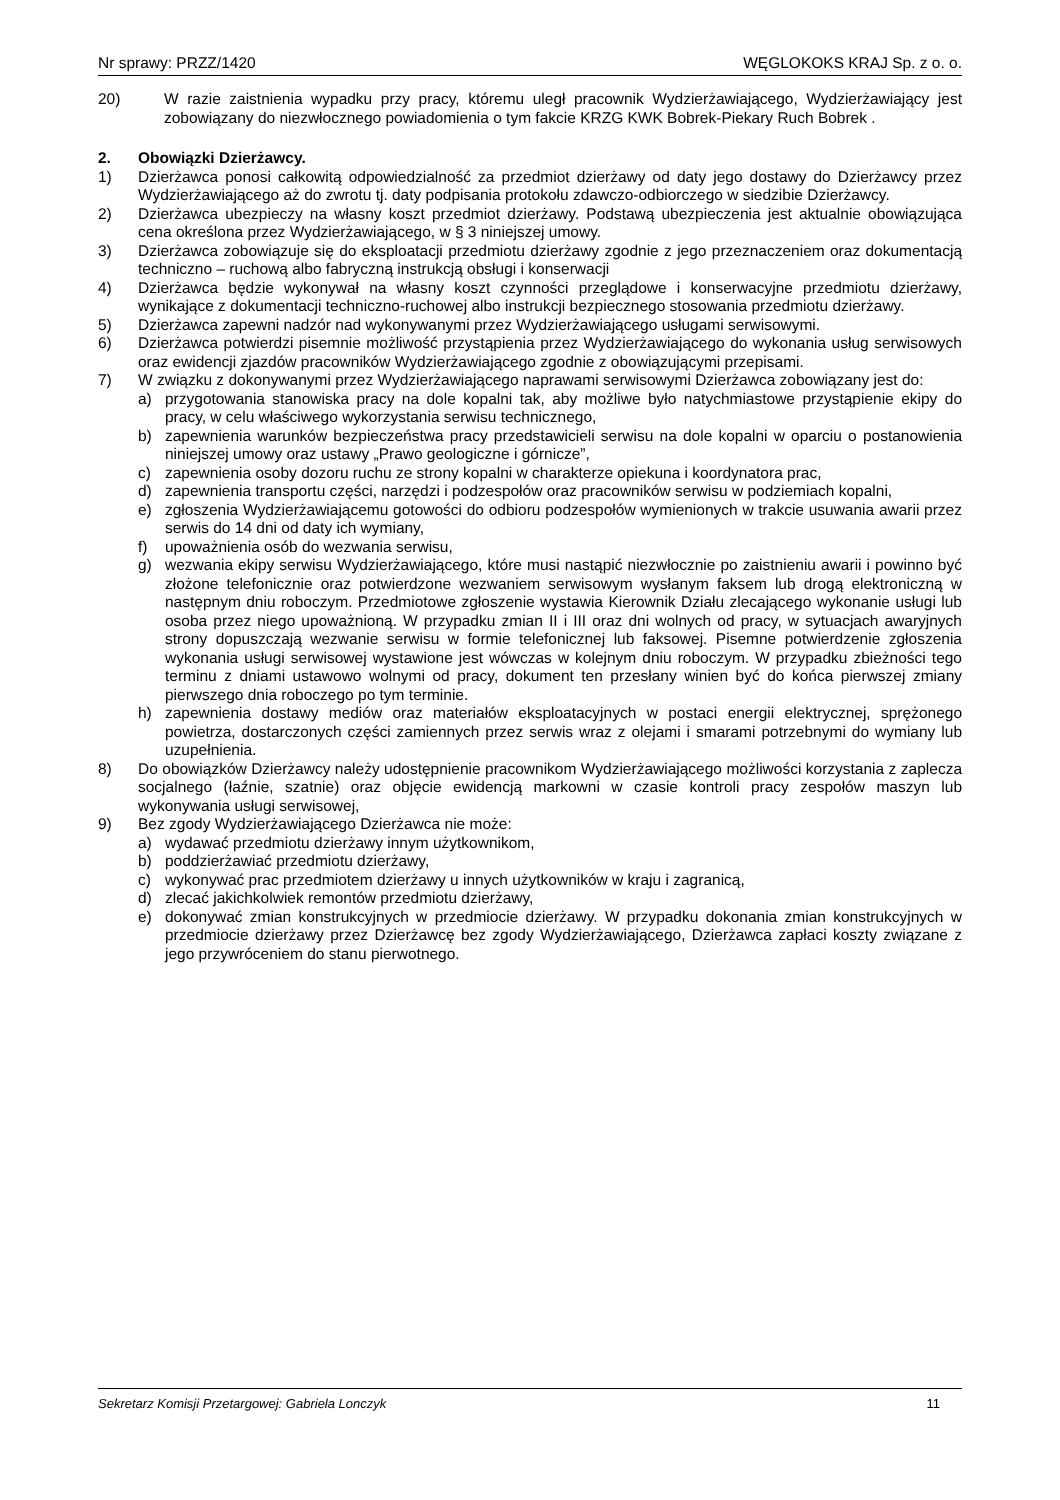Nr sprawy: PRZZ/1420 WĘGLOKOKS KRAJ Sp. z o. o.
20) W razie zaistnienia wypadku przy pracy, któremu uległ pracownik Wydzierżawiającego, Wydzierżawiający jest zobowiązany do niezwłocznego powiadomienia o tym fakcie KRZG KWK Bobrek-Piekary Ruch Bobrek .
2. Obowiązki Dzierżawcy.
1) Dzierżawca ponosi całkowitą odpowiedzialność za przedmiot dzierżawy od daty jego dostawy do Dzierżawcy przez Wydzierżawiającego aż do zwrotu tj. daty podpisania protokołu zdawczo-odbiorczego w siedzibie Dzierżawcy.
2) Dzierżawca ubezpieczy na własny koszt przedmiot dzierżawy. Podstawą ubezpieczenia jest aktualnie obowiązująca cena określona przez Wydzierżawiającego, w § 3 niniejszej umowy.
3) Dzierżawca zobowiązuje się do eksploatacji przedmiotu dzierżawy zgodnie z jego przeznaczeniem oraz dokumentacją techniczno – ruchową albo fabryczną instrukcją obsługi i konserwacji
4) Dzierżawca będzie wykonywał na własny koszt czynności przeglądowe i konserwacyjne przedmiotu dzierżawy, wynikające z dokumentacji techniczno-ruchowej albo instrukcji bezpiecznego stosowania przedmiotu dzierżawy.
5) Dzierżawca zapewni nadzór nad wykonywanymi przez Wydzierżawiającego usługami serwisowymi.
6) Dzierżawca potwierdzi pisemnie możliwość przystąpienia przez Wydzierżawiającego do wykonania usług serwisowych oraz ewidencji zjazdów pracowników Wydzierżawiającego zgodnie z obowiązującymi przepisami.
7) W związku z dokonywanymi przez Wydzierżawiającego naprawami serwisowymi Dzierżawca zobowiązany jest do:
a) przygotowania stanowiska pracy na dole kopalni tak, aby możliwe było natychmiastowe przystąpienie ekipy do pracy, w celu właściwego wykorzystania serwisu technicznego,
b) zapewnienia warunków bezpieczeństwa pracy przedstawicieli serwisu na dole kopalni w oparciu o postanowienia niniejszej umowy oraz ustawy „Prawo geologiczne i górnicze”,
c) zapewnienia osoby dozoru ruchu ze strony kopalni w charakterze opiekuna i koordynatora prac,
d) zapewnienia transportu części, narzędzi i podzespołów oraz pracowników serwisu w podziemiach kopalni,
e) zgłoszenia Wydzierżawiającemu gotowości do odbioru podzespołów wymienionych w trakcie usuwania awarii przez serwis do 14 dni od daty ich wymiany,
f) upoważnienia osób do wezwania serwisu,
g) wezwania ekipy serwisu Wydzierżawiającego, które musi nastąpić niezwłocznie po zaistnieniu awarii i powinno być złożone telefonicznie oraz potwierdzone wezwaniem serwisowym wysłanym faksem lub drogą elektroniczną w następnym dniu roboczym. Przedmiotowe zgłoszenie wystawia Kierownik Działu zlecającego wykonanie usługi lub osoba przez niego upoważnioną. W przypadku zmian II i III oraz dni wolnych od pracy, w sytuacjach awaryjnych strony dopuszczają wezwanie serwisu w formie telefonicznej lub faksowej. Pisemne potwierdzenie zgłoszenia wykonania usługi serwisowej wystawione jest wówczas w kolejnym dniu roboczym. W przypadku zbieżności tego terminu z dniami ustawowo wolnymi od pracy, dokument ten przesłany winien być do końca pierwszej zmiany pierwszego dnia roboczego po tym terminie.
h) zapewnienia dostawy mediów oraz materiałów eksploatacyjnych w postaci energii elektrycznej, sprężonego powietrza, dostarczonych części zamiennych przez serwis wraz z olejami i smarami potrzebnymi do wymiany lub uzupełnienia.
8) Do obowiązków Dzierżawcy należy udostępnienie pracownikom Wydzierżawiającego możliwości korzystania z zaplecza socjalnego (łaźnie, szatnie) oraz objęcie ewidencją markowni w czasie kontroli pracy zespołów maszyn lub wykonywania usługi serwisowej,
9) Bez zgody Wydzierżawiającego Dzierżawca nie może:
a) wydawać przedmiotu dzierżawy innym użytkownikom,
b) poddzierżawiać przedmiotu dzierżawy,
c) wykonywać prac przedmiotem dzierżawy u innych użytkowników w kraju i zagranicą,
d) zlecać jakichkolwiek remontów przedmiotu dzierżawy,
e) dokonywać zmian konstrukcyjnych w przedmiocie dzierżawy. W przypadku dokonania zmian konstrukcyjnych w przedmiocie dzierżawy przez Dzierżawcę bez zgody Wydzierżawiającego, Dzierżawca zapłaci koszty związane z jego przywróceniem do stanu pierwotnego.
Sekretarz Komisji Przetargowej: Gabriela Lonczyk 11